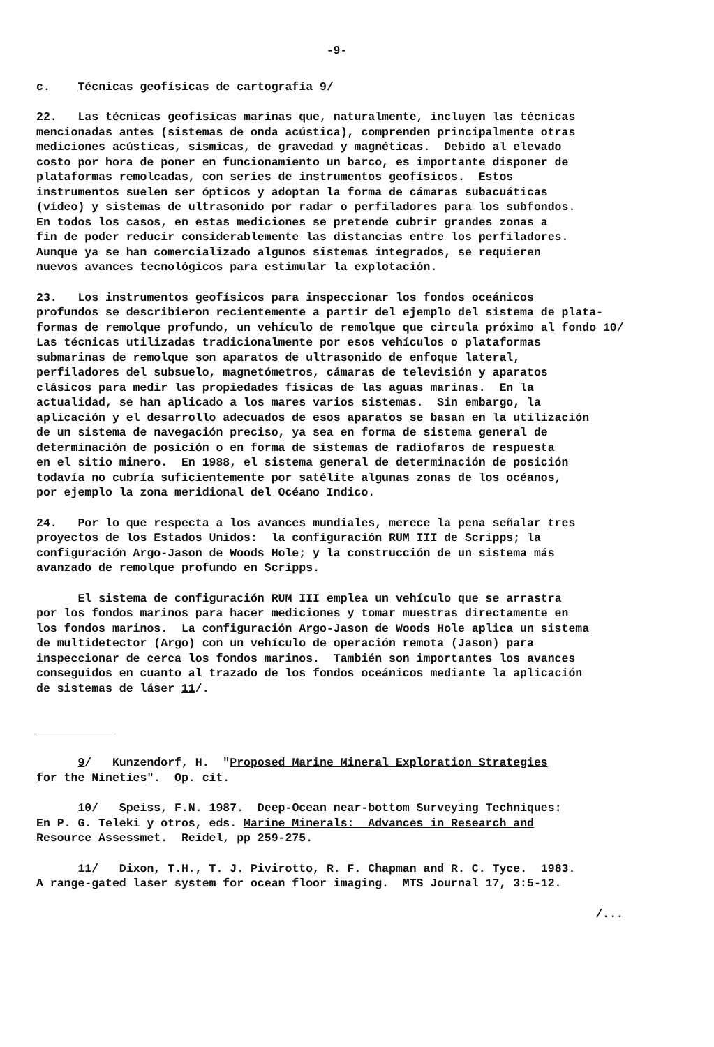-9-
c. Técnicas geofísicas de cartografía 9/
22. Las técnicas geofísicas marinas que, naturalmente, incluyen las técnicas mencionadas antes (sistemas de onda acústica), comprenden principalmente otras mediciones acústicas, sísmicas, de gravedad y magnéticas. Debido al elevado costo por hora de poner en funcionamiento un barco, es importante disponer de plataformas remolcadas, con series de instrumentos geofísicos. Estos instrumentos suelen ser ópticos y adoptan la forma de cámaras subacuáticas (vídeo) y sistemas de ultrasonido por radar o perfiladores para los subfondos. En todos los casos, en estas mediciones se pretende cubrir grandes zonas a fin de poder reducir considerablemente las distancias entre los perfiladores. Aunque ya se han comercializado algunos sistemas integrados, se requieren nuevos avances tecnológicos para estimular la explotación.
23. Los instrumentos geofísicos para inspeccionar los fondos oceánicos profundos se describieron recientemente a partir del ejemplo del sistema de plata- formas de remolque profundo, un vehículo de remolque que circula próximo al fondo 10/ Las técnicas utilizadas tradicionalmente por esos vehículos o plataformas submarinas de remolque son aparatos de ultrasonido de enfoque lateral, perfiladores del subsuelo, magnetómetros, cámaras de televisión y aparatos clásicos para medir las propiedades físicas de las aguas marinas. En la actualidad, se han aplicado a los mares varios sistemas. Sin embargo, la aplicación y el desarrollo adecuados de esos aparatos se basan en la utilización de un sistema de navegación preciso, ya sea en forma de sistema general de determinación de posición o en forma de sistemas de radiofaros de respuesta en el sitio minero. En 1988, el sistema general de determinación de posición todavía no cubría suficientemente por satélite algunas zonas de los océanos, por ejemplo la zona meridional del Océano Indico.
24. Por lo que respecta a los avances mundiales, merece la pena señalar tres proyectos de los Estados Unidos: la configuración RUM III de Scripps; la configuración Argo-Jason de Woods Hole; y la construcción de un sistema más avanzado de remolque profundo en Scripps.
El sistema de configuración RUM III emplea un vehículo que se arrastra por los fondos marinos para hacer mediciones y tomar muestras directamente en los fondos marinos. La configuración Argo-Jason de Woods Hole aplica un sistema de multidetector (Argo) con un vehículo de operación remota (Jason) para inspeccionar de cerca los fondos marinos. También son importantes los avances conseguidos en cuanto al trazado de los fondos oceánicos mediante la aplicación de sistemas de láser 11/.
9/ Kunzendorf, H. "Proposed Marine Mineral Exploration Strategies for the Nineties". Op. cit.
10/ Speiss, F.N. 1987. Deep-Ocean near-bottom Surveying Techniques: En P. G. Teleki y otros, eds. Marine Minerals: Advances in Research and Resource Assessmet. Reidel, pp 259-275.
11/ Dixon, T.H., T. J. Pivirotto, R. F. Chapman and R. C. Tyce. 1983. A range-gated laser system for ocean floor imaging. MTS Journal 17, 3:5-12.
/...